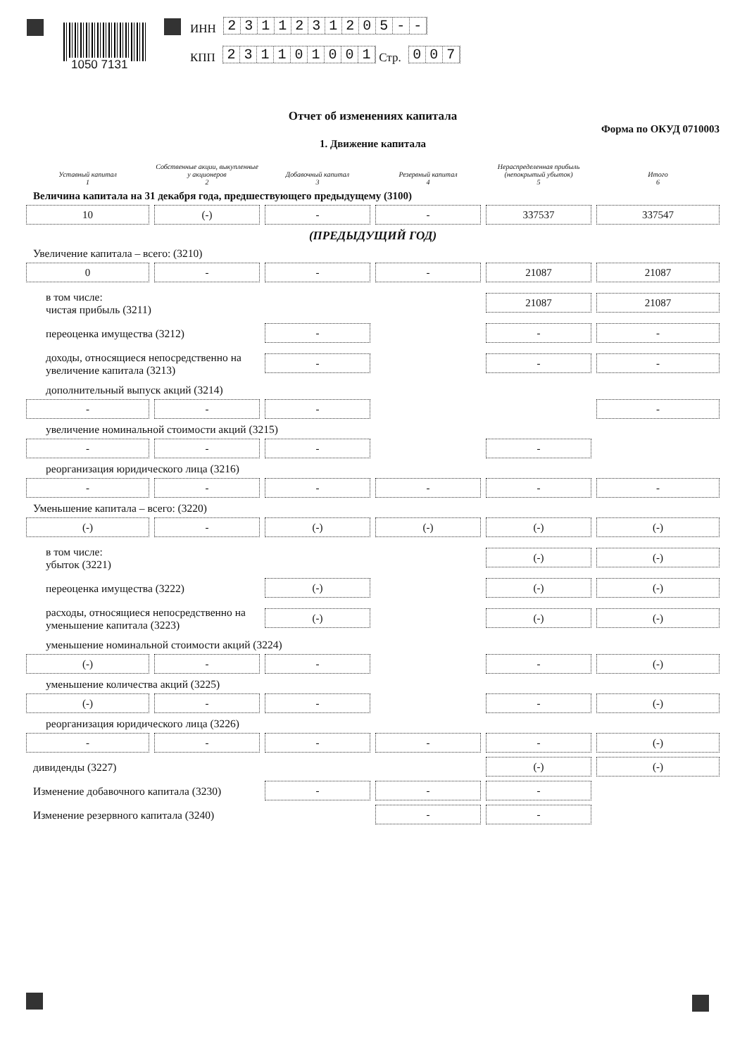1050 7131
ИНН
2311231205 - -
КПП
231101001
Стр.
007
Отчет об изменениях капитала
Форма по ОКУД 0710003
1. Движение капитала
Уставный капитал
1
Собственные акции, выкупленные у акционеров
2
Добавочный капитал
3
Резервный капитал
4
Нераспределенная прибыль (непокрытый убыток)
5
Итого
6
Величина капитала на 31 декабря года, предшествующего предыдущему (3100)
10
(-)
-
-
337537
337547
(ПРЕДЫДУЩИЙ ГОД)
Увеличение капитала – всего: (3210)
0
-
-
-
21087
21087
в том числе:
чистая прибыль (3211)
21087
21087
переоценка имущества (3212)
-
-
-
доходы, относящиеся непосредственно на увеличение капитала (3213)
-
-
-
дополнительный выпуск акций (3214)
-
-
-
-
увеличение номинальной стоимости акций (3215)
-
-
-
-
реорганизация юридического лица (3216)
-
-
-
-
-
-
Уменьшение капитала – всего: (3220)
(-)
-
(-)
(-)
(-)
(-)
в том числе:
убыток (3221)
(-)
(-)
переоценка имущества (3222)
(-)
(-)
(-)
расходы, относящиеся непосредственно на уменьшение капитала (3223)
(-)
(-)
(-)
уменьшение номинальной стоимости акций (3224)
(-)
-
-
-
(-)
уменьшение количества акций (3225)
(-)
-
-
-
(-)
реорганизация юридического лица (3226)
-
-
-
-
-
(-)
дивиденды (3227)
(-)
(-)
Изменение добавочного капитала (3230)
-
-
-
Изменение резервного капитала (3240)
-
-